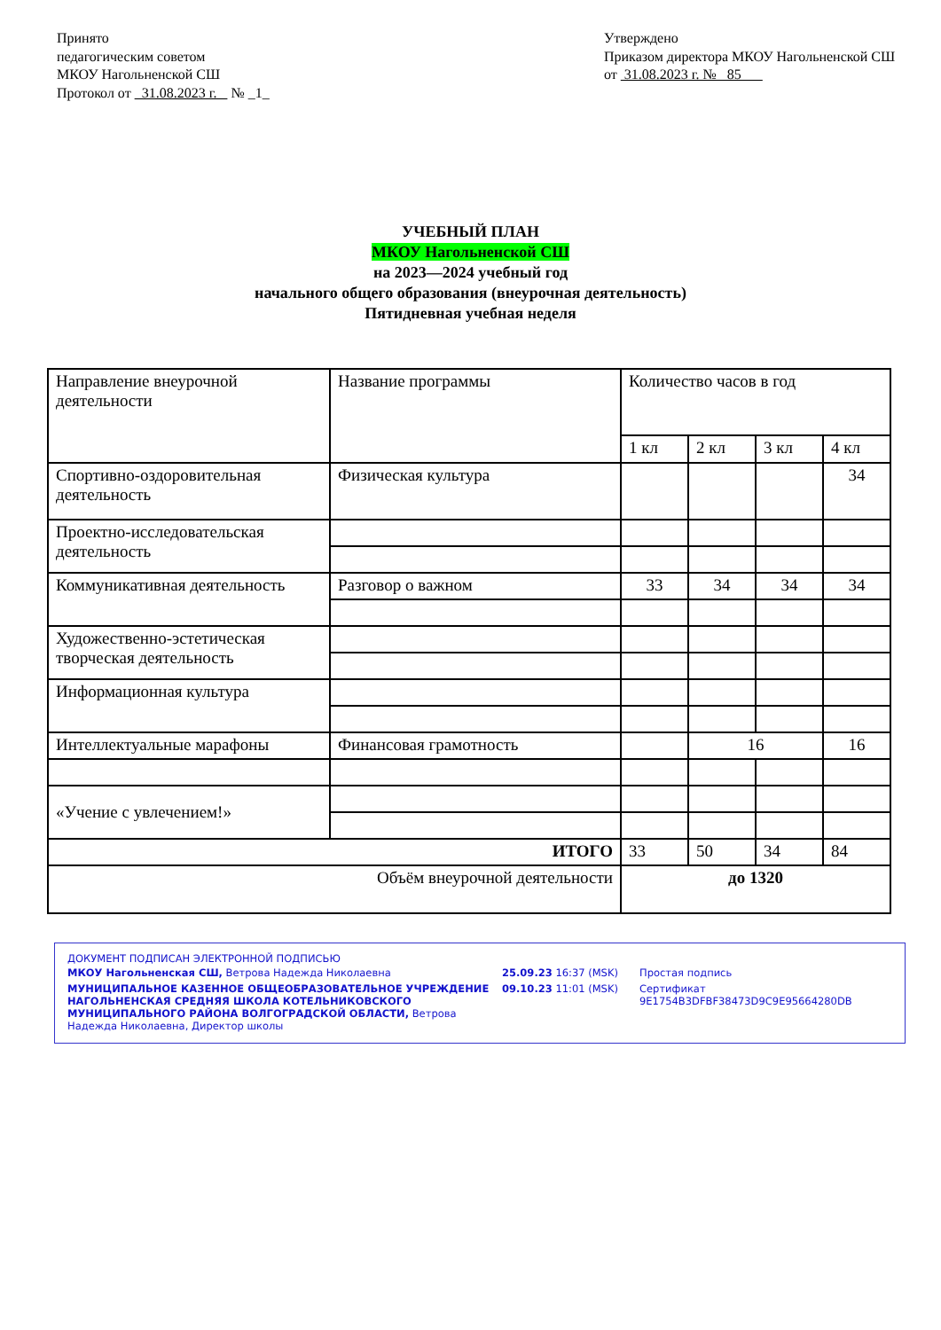Принято
педагогическим советом
МКОУ Нагольненской СШ
Протокол от 31.08.2023 г. № _1_
Утверждено
Приказом директора МКОУ Нагольненской СШ
от 31.08.2023 г. № 85
УЧЕБНЫЙ ПЛАН
МКОУ Нагольненской СШ
на 2023—2024 учебный год
начального общего образования (внеурочная деятельность)
Пятидневная учебная неделя
| Направление внеурочной деятельности | Название программы | Количество часов в год | | | |
| | | 1 кл | 2 кл | 3 кл | 4 кл |
| Спортивно-оздоровительная деятельность | Физическая культура | | | | 34 |
| Проектно-исследовательская деятельность | | | | | |
| Коммуникативная деятельность | Разговор о важном | 33 | 34 | 34 | 34 |
| Художественно-эстетическая творческая деятельность | | | | | |
| Информационная культура | | | | | |
| Интеллектуальные марафоны | Финансовая грамотность | | 16 | | 16 |
| «Учение с увлечением!» | | | | | |
| ИТОГО | | 33 | 50 | 34 | 84 |
| Объём внеурочной деятельности | | до 1320 | | | |
ДОКУМЕНТ ПОДПИСАН ЭЛЕКТРОННОЙ ПОДПИСЬЮ
| МКОУ Нагольненская СШ, Ветрова Надежда Николаевна | 25.09.23 16:37 (MSK) | Простая подпись |
| МУНИЦИПАЛЬНОЕ КАЗЕННОЕ ОБЩЕОБРАЗОВАТЕЛЬНОЕ УЧРЕЖДЕНИЕ НАГОЛЬНЕНСКАЯ СРЕДНЯЯ ШКОЛА КОТЕЛЬНИКОВСКОГО МУНИЦИПАЛЬНОГО РАЙОНА ВОЛГОГРАДСКОЙ ОБЛАСТИ, Ветрова Надежда Николаевна, Директор школы | 09.10.23 11:01 (MSK) | Сертификат 9E1754B3DFBF38473D9C9E95664280DB |